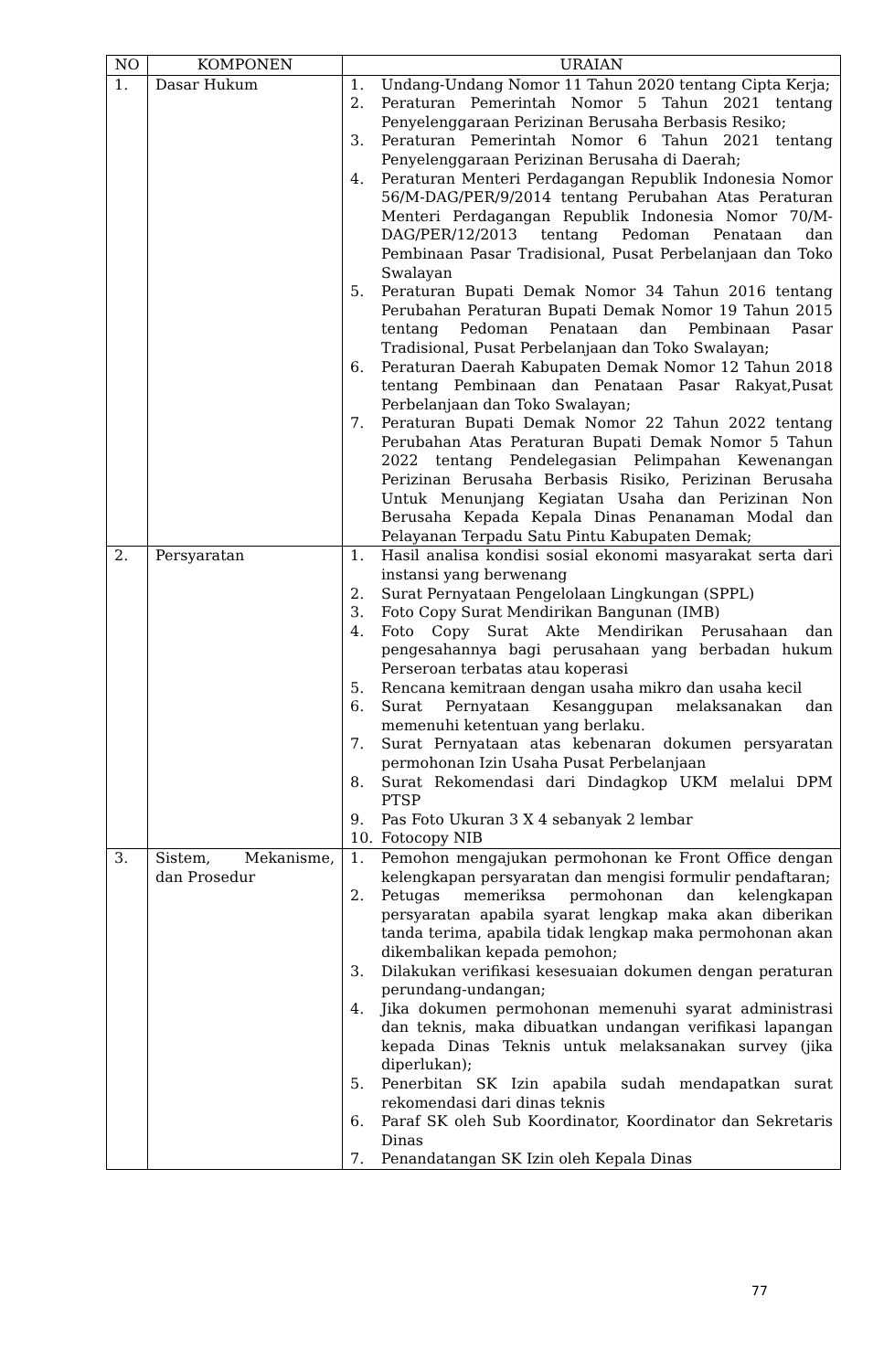| NO | KOMPONEN | URAIAN |
| --- | --- | --- |
| 1. | Dasar Hukum | 1. Undang-Undang Nomor 11 Tahun 2020 tentang Cipta Kerja; 2. Peraturan Pemerintah Nomor 5 Tahun 2021 tentang Penyelenggaraan Perizinan Berusaha Berbasis Resiko; 3. Peraturan Pemerintah Nomor 6 Tahun 2021 tentang Penyelenggaraan Perizinan Berusaha di Daerah; 4. Peraturan Menteri Perdagangan Republik Indonesia Nomor 56/M-DAG/PER/9/2014 tentang Perubahan Atas Peraturan Menteri Perdagangan Republik Indonesia Nomor 70/M-DAG/PER/12/2013 tentang Pedoman Penataan dan Pembinaan Pasar Tradisional, Pusat Perbelanjaan dan Toko Swalayan 5. Peraturan Bupati Demak Nomor 34 Tahun 2016 tentang Perubahan Peraturan Bupati Demak Nomor 19 Tahun 2015 tentang Pedoman Penataan dan Pembinaan Pasar Tradisional, Pusat Perbelanjaan dan Toko Swalayan; 6. Peraturan Daerah Kabupaten Demak Nomor 12 Tahun 2018 tentang Pembinaan dan Penataan Pasar Rakyat,Pusat Perbelanjaan dan Toko Swalayan; 7. Peraturan Bupati Demak Nomor 22 Tahun 2022 tentang Perubahan Atas Peraturan Bupati Demak Nomor 5 Tahun 2022 tentang Pendelegasian Pelimpahan Kewenangan Perizinan Berusaha Berbasis Risiko, Perizinan Berusaha Untuk Menunjang Kegiatan Usaha dan Perizinan Non Berusaha Kepada Kepala Dinas Penanaman Modal dan Pelayanan Terpadu Satu Pintu Kabupaten Demak; |
| 2. | Persyaratan | 1. Hasil analisa kondisi sosial ekonomi masyarakat serta dari instansi yang berwenang 2. Surat Pernyataan Pengelolaan Lingkungan (SPPL) 3. Foto Copy Surat Mendirikan Bangunan (IMB) 4. Foto Copy Surat Akte Mendirikan Perusahaan dan pengesahannya bagi perusahaan yang berbadan hukum Perseroan terbatas atau koperasi 5. Rencana kemitraan dengan usaha mikro dan usaha kecil 6. Surat Pernyataan Kesanggupan melaksanakan dan memenuhi ketentuan yang berlaku. 7. Surat Pernyataan atas kebenaran dokumen persyaratan permohonan Izin Usaha Pusat Perbelanjaan 8. Surat Rekomendasi dari Dindagkop UKM melalui DPM PTSP 9. Pas Foto Ukuran 3 X 4 sebanyak 2 lembar 10. Fotocopy NIB |
| 3. | Sistem, Mekanisme, dan Prosedur | 1. Pemohon mengajukan permohonan ke Front Office dengan kelengkapan persyaratan dan mengisi formulir pendaftaran; 2. Petugas memeriksa permohonan dan kelengkapan persyaratan apabila syarat lengkap maka akan diberikan tanda terima, apabila tidak lengkap maka permohonan akan dikembalikan kepada pemohon; 3. Dilakukan verifikasi kesesuaian dokumen dengan peraturan perundang-undangan; 4. Jika dokumen permohonan memenuhi syarat administrasi dan teknis, maka dibuatkan undangan verifikasi lapangan kepada Dinas Teknis untuk melaksanakan survey (jika diperlukan); 5. Penerbitan SK Izin apabila sudah mendapatkan surat rekomendasi dari dinas teknis 6. Paraf SK oleh Sub Koordinator, Koordinator dan Sekretaris Dinas 7. Penandatangan SK Izin oleh Kepala Dinas |
77